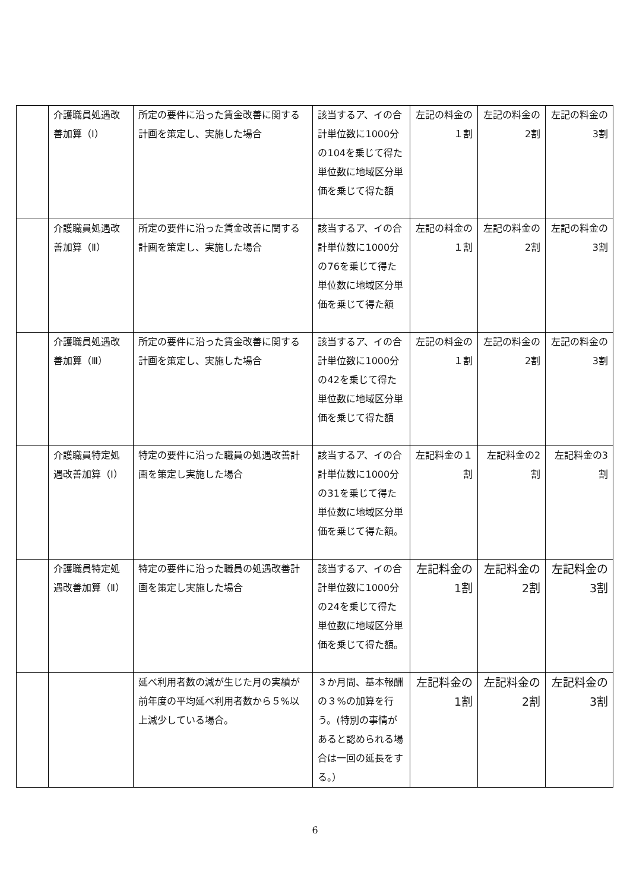| | 介護職員処遇改善加算（Ⅰ） | 所定の要件に沿った賃金改善に関する計画を策定し、実施した場合 | 該当するア、イの合計単位数に1000分の104を乗じて得た単位数に地域区分単価を乗じて得た額 | 左記の料金の１割 | 左記の料金の2割 | 左記の料金の3割 |
| | 介護職員処遇改善加算（Ⅱ） | 所定の要件に沿った賃金改善に関する計画を策定し、実施した場合 | 該当するア、イの合計単位数に1000分の76を乗じて得た単位数に地域区分単価を乗じて得た額 | 左記の料金の１割 | 左記の料金の2割 | 左記の料金の3割 |
| | 介護職員処遇改善加算（Ⅲ） | 所定の要件に沿った賃金改善に関する計画を策定し、実施した場合 | 該当するア、イの合計単位数に1000分の42を乗じて得た単位数に地域区分単価を乗じて得た額 | 左記の料金の１割 | 左記の料金の2割 | 左記の料金の3割 |
| | 介護職員特定処遇改善加算（Ⅰ） | 特定の要件に沿った職員の処遇改善計画を策定し実施した場合 | 該当するア、イの合計単位数に1000分の31を乗じて得た単位数に地域区分単価を乗じて得た額。 | 左記料金の１割 | 左記料金の2割 | 左記料金の3割 |
| | 介護職員特定処遇改善加算（Ⅱ） | 特定の要件に沿った職員の処遇改善計画を策定し実施した場合 | 該当するア、イの合計単位数に1000分の24を乗じて得た単位数に地域区分単価を乗じて得た額。 | 左記料金の1割 | 左記料金の2割 | 左記料金の3割 |
| | | 延べ利用者数の減が生じた月の実績が前年度の平均延べ利用者数から５%以上減少している場合。 | ３か月間、基本報酬の３%の加算を行う。(特別の事情があると認められる場合は一回の延長をする。） | 左記料金の1割 | 左記料金の2割 | 左記料金の3割 |
6